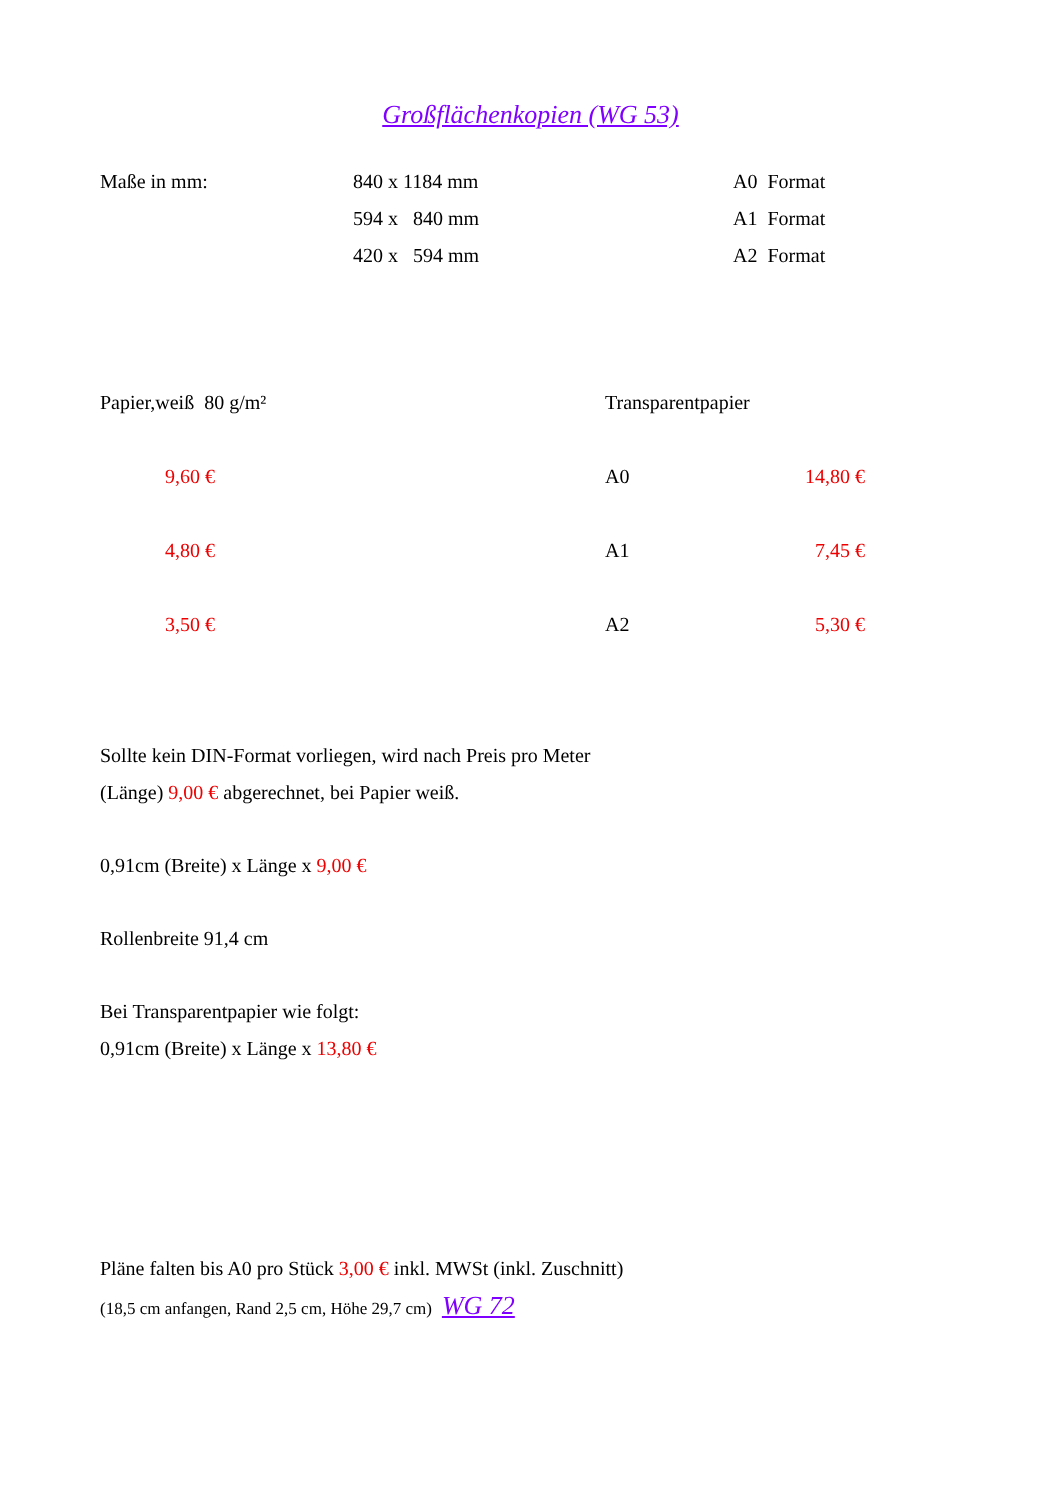Großflächenkopien (WG 53)
| Maße in mm: | 840 x 1184 mm | A0 Format |
| | 594 x 840 mm | A1 Format |
| | 420 x 594 mm | A2 Format |
| Papier,weiß 80 g/m² | Transparentpapier | |
| 9,60 € | A0 | 14,80 € |
| 4,80 € | A1 | 7,45 € |
| 3,50 € | A2 | 5,30 € |
Sollte kein DIN-Format vorliegen, wird nach Preis pro Meter
(Länge) 9,00 € abgerechnet, bei Papier weiß.
0,91cm (Breite) x Länge x 9,00 €
Rollenbreite 91,4 cm
Bei Transparentpapier wie folgt:
0,91cm (Breite) x Länge x 13,80 €
Pläne falten bis A0 pro Stück 3,00 € inkl. MWSt (inkl. Zuschnitt)
(18,5 cm anfangen, Rand 2,5 cm, Höhe 29,7 cm) WG 72